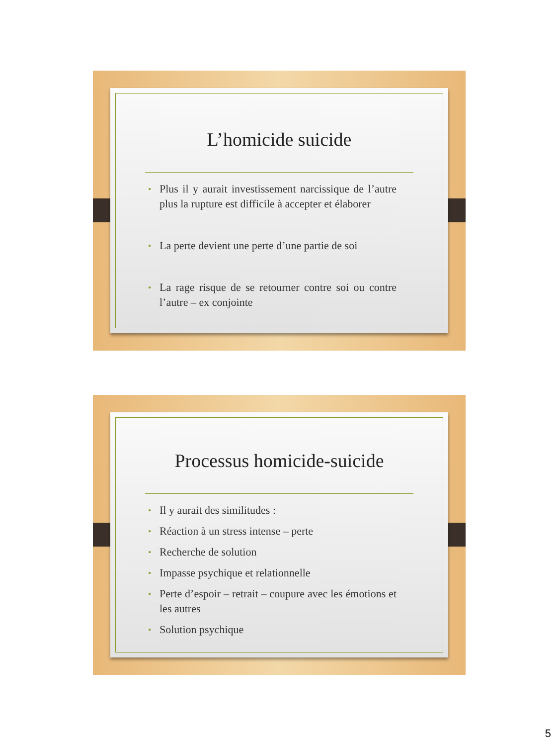L’homicide suicide
• Plus il y aurait investissement narcissique de l’autre plus la rupture est difficile à accepter et élaborer
• La perte devient une perte d’une partie de soi
• La rage risque de se retourner contre soi ou contre l’autre – ex conjointe
Processus homicide-suicide
• Il y aurait des similitudes :
• Réaction à un stress intense – perte
• Recherche de solution
• Impasse psychique et relationnelle
• Perte d’espoir – retrait – coupure avec les émotions et les autres
• Solution psychique
5